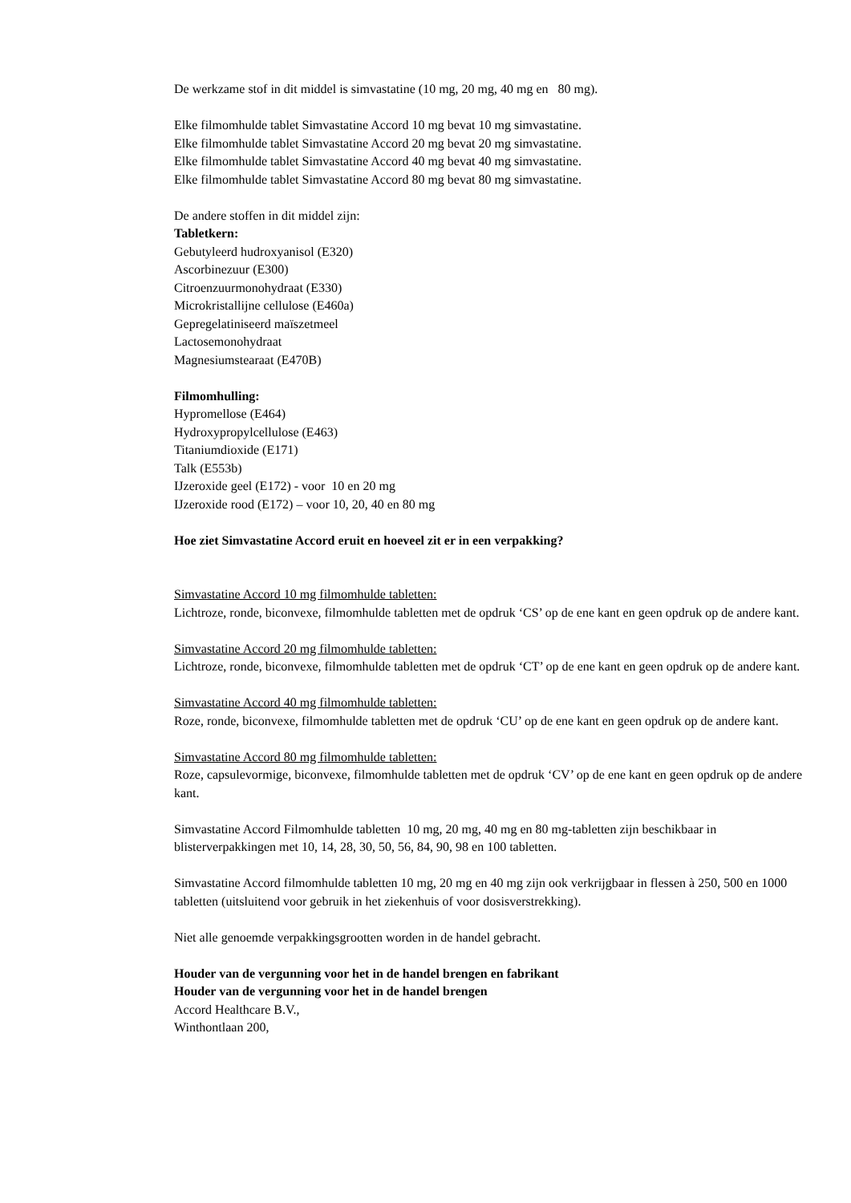De werkzame stof in dit middel is simvastatine (10 mg, 20 mg, 40 mg en 80 mg).
Elke filmomhulde tablet Simvastatine Accord 10 mg bevat 10 mg simvastatine.
Elke filmomhulde tablet Simvastatine Accord 20 mg bevat 20 mg simvastatine.
Elke filmomhulde tablet Simvastatine Accord 40 mg bevat 40 mg simvastatine.
Elke filmomhulde tablet Simvastatine Accord 80 mg bevat 80 mg simvastatine.
De andere stoffen in dit middel zijn:
Tabletkern:
Gebutyleerd hudroxyanisol (E320)
Ascorbinezuur (E300)
Citroenzuurmonohydraat (E330)
Microkristallijne cellulose (E460a)
Gepregelatiniseerd maïszetmeel
Lactosemonohydraat
Magnesiumstearaat (E470B)
Filmomhulling:
Hypromellose (E464)
Hydroxypropylcellulose (E463)
Titaniumdioxide (E171)
Talk (E553b)
IJzeroxide geel (E172) - voor 10 en 20 mg
IJzeroxide rood (E172) – voor 10, 20, 40 en 80 mg
Hoe ziet Simvastatine Accord eruit en hoeveel zit er in een verpakking?
Simvastatine Accord 10 mg filmomhulde tabletten:
Lichtroze, ronde, biconvexe, filmomhulde tabletten met de opdruk ‘CS’ op de ene kant en geen opdruk op de andere kant.
Simvastatine Accord 20 mg filmomhulde tabletten:
Lichtroze, ronde, biconvexe, filmomhulde tabletten met de opdruk ‘CT’ op de ene kant en geen opdruk op de andere kant.
Simvastatine Accord 40 mg filmomhulde tabletten:
Roze, ronde, biconvexe, filmomhulde tabletten met de opdruk ‘CU’ op de ene kant en geen opdruk op de andere kant.
Simvastatine Accord 80 mg filmomhulde tabletten:
Roze, capsulevormige, biconvexe, filmomhulde tabletten met de opdruk ‘CV’ op de ene kant en geen opdruk op de andere kant.
Simvastatine Accord Filmomhulde tabletten 10 mg, 20 mg, 40 mg en 80 mg-tabletten zijn beschikbaar in blisterverpakkingen met 10, 14, 28, 30, 50, 56, 84, 90, 98 en 100 tabletten.
Simvastatine Accord filmomhulde tabletten 10 mg, 20 mg en 40 mg zijn ook verkrijgbaar in flessen à 250, 500 en 1000 tabletten (uitsluitend voor gebruik in het ziekenhuis of voor dosisverstrekking).
Niet alle genoemde verpakkingsgrootten worden in de handel gebracht.
Houder van de vergunning voor het in de handel brengen en fabrikant
Houder van de vergunning voor het in de handel brengen
Accord Healthcare B.V.,
Winthontlaan 200,